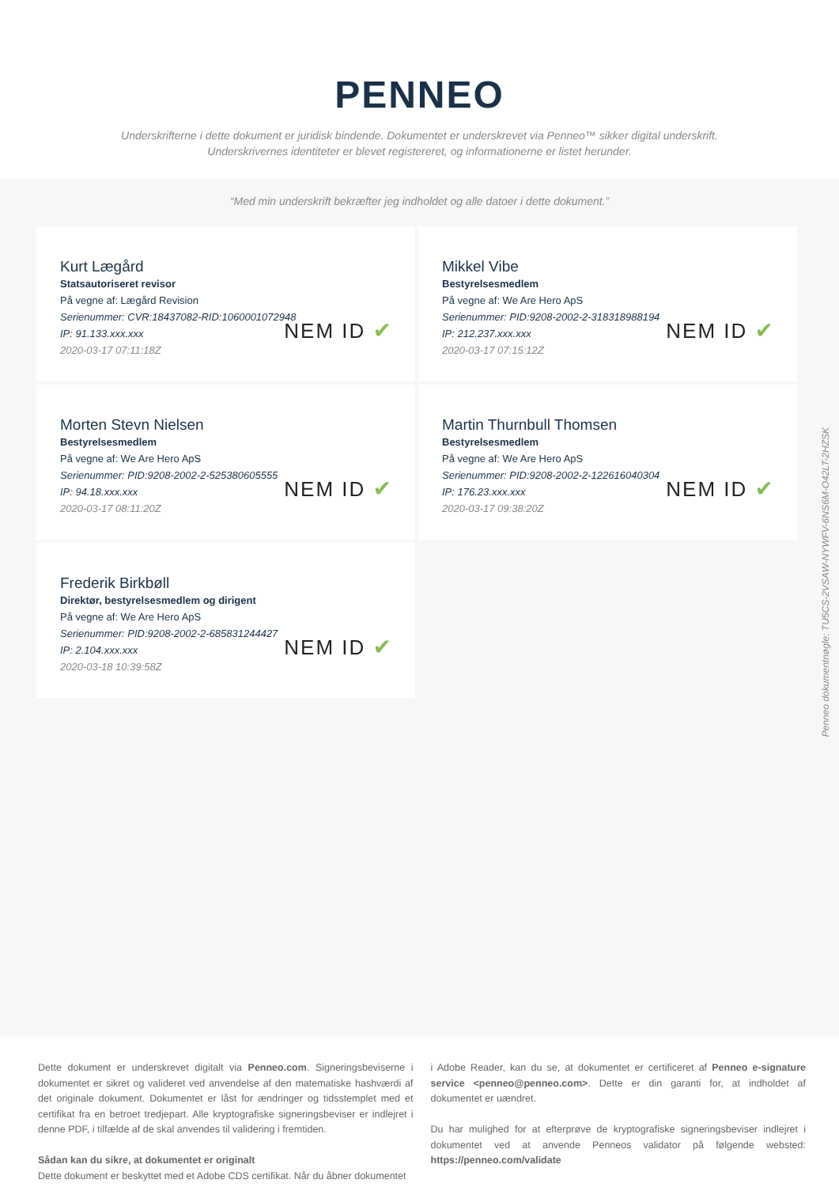PENNEO
Underskrifterne i dette dokument er juridisk bindende. Dokumentet er underskrevet via Penneo™ sikker digital underskrift.
Underskrivernes identiteter er blevet registereret, og informationerne er listet herunder.
“Med min underskrift bekræfter jeg indholdet og alle datoer i dette dokument.”
Kurt Lægård
Statsautoriseret revisor
På vegne af: Lægård Revision
Serienummer: CVR:18437082-RID:1060001072948
IP: 91.133.xxx.xxx
2020-03-17 07:11:18Z
NEM ID ✔
Mikkel Vibe
Bestyrelsesmedlem
På vegne af: We Are Hero ApS
Serienummer: PID:9208-2002-2-318318988194
IP: 212.237.xxx.xxx
2020-03-17 07:15:12Z
NEM ID ✔
Morten Stevn Nielsen
Bestyrelsesmedlem
På vegne af: We Are Hero ApS
Serienummer: PID:9208-2002-2-525380605555
IP: 94.18.xxx.xxx
2020-03-17 08:11:20Z
NEM ID ✔
Martin Thurnbull Thomsen
Bestyrelsesmedlem
På vegne af: We Are Hero ApS
Serienummer: PID:9208-2002-2-122616040304
IP: 176.23.xxx.xxx
2020-03-17 09:38:20Z
NEM ID ✔
Frederik Birkbøll
Direktør, bestyrelsesmedlem og dirigent
På vegne af: We Are Hero ApS
Serienummer: PID:9208-2002-2-685831244427
IP: 2.104.xxx.xxx
2020-03-18 10:39:58Z
NEM ID ✔
Penneo dokumentnøgle: TU5CS-2VSAW-NYWFV-6NS6M-O42LT-2HZSK
Dette dokument er underskrevet digitalt via Penneo.com. Signeringsbeviserne i dokumentet er sikret og valideret ved anvendelse af den matematiske hashværdi af det originale dokument. Dokumentet er låst for ændringer og tidsstemplet med et certifikat fra en betroet tredjepart. Alle kryptografiske signeringsbeviser er indlejret i denne PDF, i tilfælde af de skal anvendes til validering i fremtiden.
Sådan kan du sikre, at dokumentet er originalt
Dette dokument er beskyttet med et Adobe CDS certifikat. Når du åbner dokumentet
i Adobe Reader, kan du se, at dokumentet er certificeret af Penneo e-signature service <penneo@penneo.com>. Dette er din garanti for, at indholdet af dokumentet er uændret.
Du har mulighed for at efterprøve de kryptografiske signeringsbeviser indlejret i dokumentet ved at anvende Penneos validator på følgende websted: https://penneo.com/validate